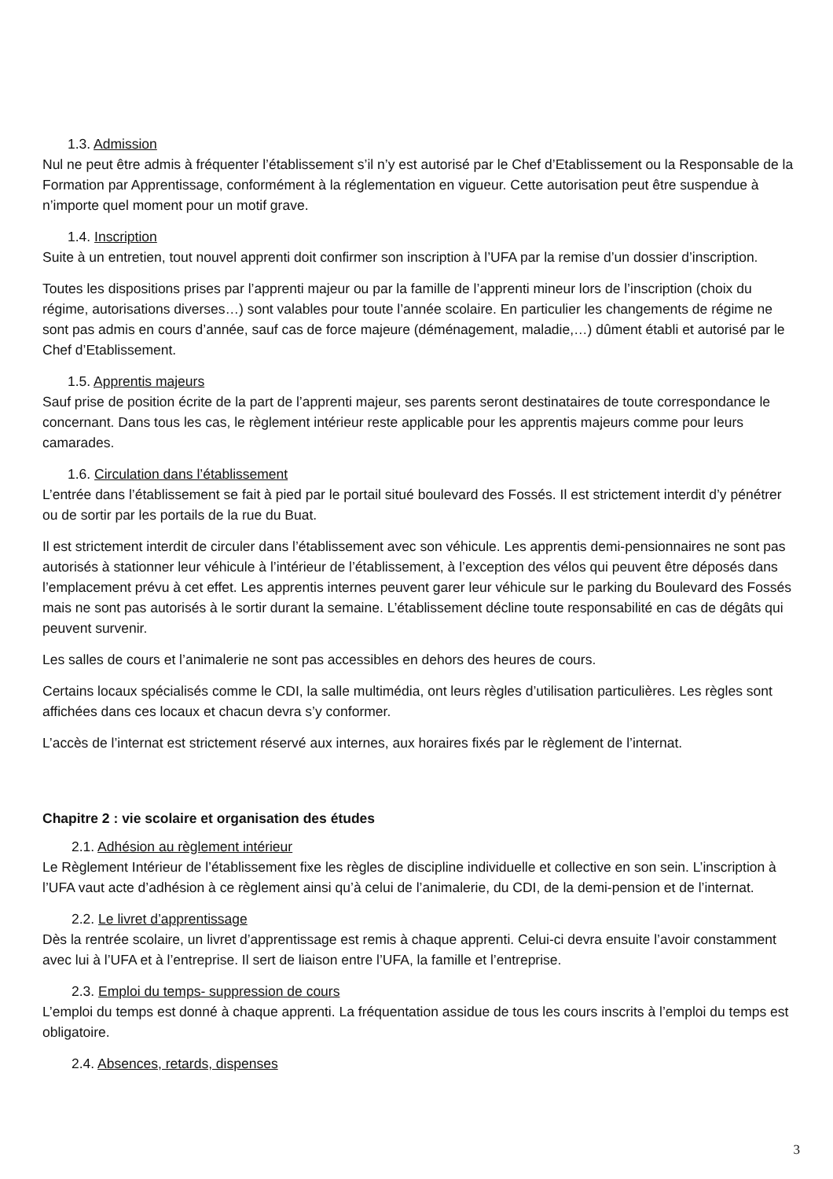1.3. Admission
Nul ne peut être admis à fréquenter l’établissement s’il n’y est autorisé par le Chef d’Etablissement ou la Responsable de la Formation par Apprentissage, conformément à la réglementation en vigueur. Cette autorisation peut être suspendue à n’importe quel moment pour un motif grave.
1.4. Inscription
Suite à un entretien, tout nouvel apprenti doit confirmer son inscription à l’UFA par la remise d’un dossier d’inscription.
Toutes les dispositions prises par l’apprenti majeur ou par la famille de l’apprenti mineur lors de l’inscription (choix du régime, autorisations diverses…) sont valables pour toute l’année scolaire. En particulier les changements de régime ne sont pas admis en cours d’année, sauf cas de force majeure (déménagement, maladie,…) dûment établi et autorisé par le Chef d’Etablissement.
1.5. Apprentis majeurs
Sauf prise de position écrite de la part de l’apprenti majeur, ses parents seront destinataires de toute correspondance le concernant. Dans tous les cas, le règlement intérieur reste applicable pour les apprentis majeurs comme pour leurs camarades.
1.6. Circulation dans l’établissement
L’entrée dans l’établissement se fait à pied par le portail situé boulevard des Fossés. Il est strictement interdit d’y pénétrer ou de sortir par les portails de la rue du Buat.
Il est strictement interdit de circuler dans l’établissement avec son véhicule. Les apprentis demi-pensionnaires ne sont pas autorisés à stationner leur véhicule à l’intérieur de l’établissement, à l’exception des vélos qui peuvent être déposés dans l’emplacement prévu à cet effet. Les apprentis internes peuvent garer leur véhicule sur le parking du Boulevard des Fossés mais ne sont pas autorisés à le sortir durant la semaine. L’établissement décline toute responsabilité en cas de dégâts qui peuvent survenir.
Les salles de cours et l’animalerie ne sont pas accessibles en dehors des heures de cours.
Certains locaux spécialisés comme le CDI, la salle multimédia, ont leurs règles d’utilisation particulières. Les règles sont affichées dans ces locaux et chacun devra s’y conformer.
L’accès de l’internat est strictement réservé aux internes, aux horaires fixés par le règlement de l’internat.
Chapitre 2 : vie scolaire et organisation des études
2.1. Adhésion au règlement intérieur
Le Règlement Intérieur de l’établissement fixe les règles de discipline individuelle et collective en son sein. L’inscription à l’UFA vaut acte d’adhésion à ce règlement ainsi qu’à celui de l’animalerie, du CDI, de la demi-pension et de l’internat.
2.2. Le livret d’apprentissage
Dès la rentrée scolaire, un livret d’apprentissage est remis à chaque apprenti. Celui-ci devra ensuite l’avoir constamment avec lui à l’UFA et à l’entreprise. Il sert de liaison entre l’UFA, la famille et l’entreprise.
2.3. Emploi du temps- suppression de cours
L’emploi du temps est donné à chaque apprenti. La fréquentation assidue de tous les cours inscrits à l’emploi du temps est obligatoire.
2.4. Absences, retards, dispenses
3